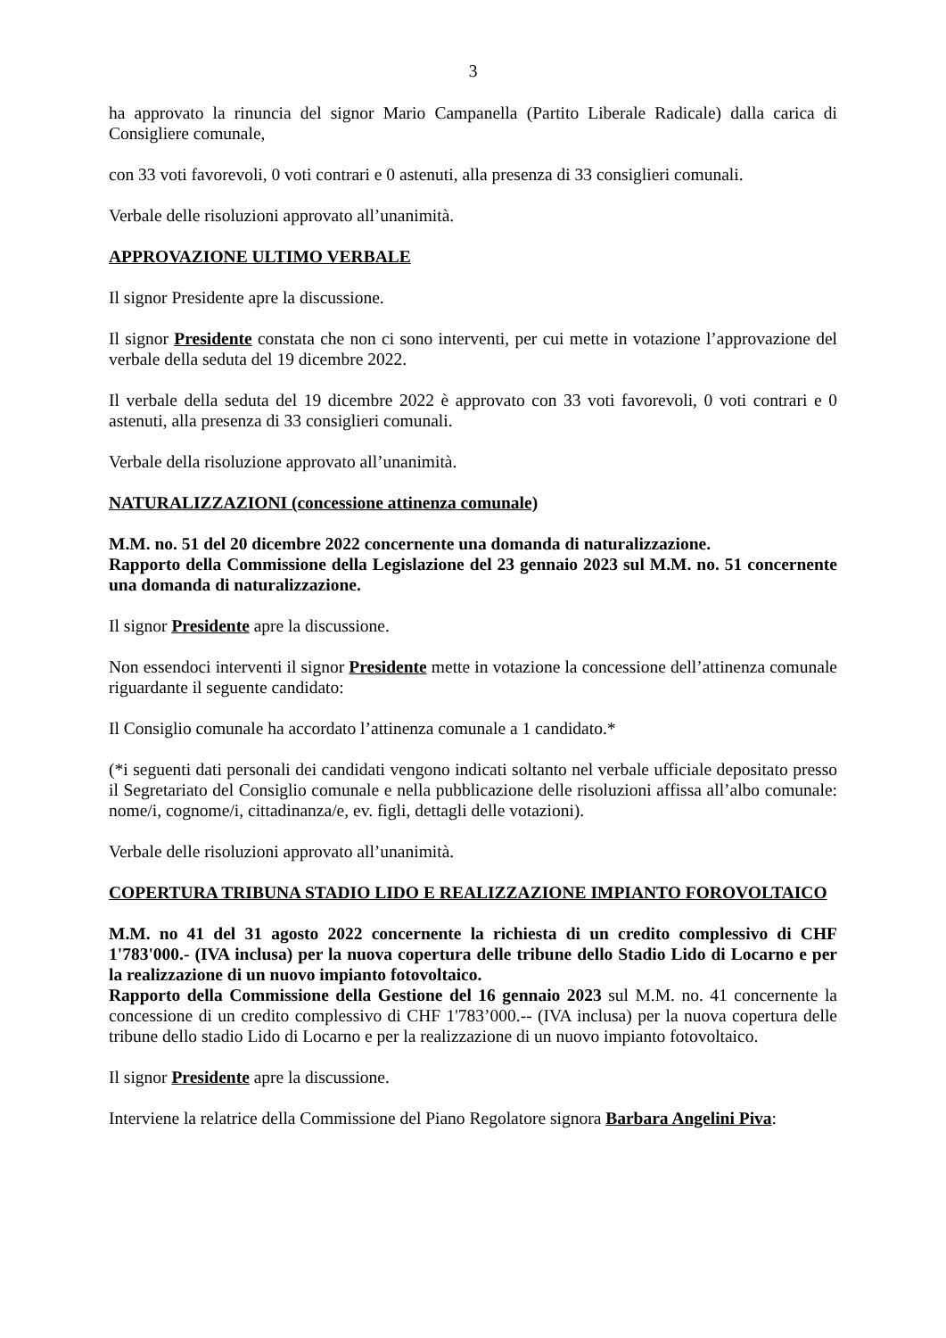3
ha approvato la rinuncia del signor Mario Campanella (Partito Liberale Radicale) dalla carica di Consigliere comunale,
con 33 voti favorevoli, 0 voti contrari e 0 astenuti, alla presenza di 33 consiglieri comunali.
Verbale delle risoluzioni approvato all’unanimità.
APPROVAZIONE ULTIMO VERBALE
Il signor Presidente apre la discussione.
Il signor Presidente constata che non ci sono interventi, per cui mette in votazione l’approvazione del verbale della seduta del 19 dicembre 2022.
Il verbale della seduta del 19 dicembre 2022 è approvato con 33 voti favorevoli, 0 voti contrari e 0 astenuti, alla presenza di 33 consiglieri comunali.
Verbale della risoluzione approvato all’unanimità.
NATURALIZZAZIONI (concessione attinenza comunale)
M.M. no. 51 del 20 dicembre 2022 concernente una domanda di naturalizzazione.
Rapporto della Commissione della Legislazione del 23 gennaio 2023 sul M.M. no. 51 concernente una domanda di naturalizzazione.
Il signor Presidente apre la discussione.
Non essendoci interventi il signor Presidente mette in votazione la concessione dell’attinenza comunale riguardante il seguente candidato:
Il Consiglio comunale ha accordato l’attinenza comunale a 1 candidato.*
(*i seguenti dati personali dei candidati vengono indicati soltanto nel verbale ufficiale depositato presso il Segretariato del Consiglio comunale e nella pubblicazione delle risoluzioni affissa all’albo comunale: nome/i, cognome/i, cittadinanza/e, ev. figli, dettagli delle votazioni).
Verbale delle risoluzioni approvato all’unanimità.
COPERTURA TRIBUNA STADIO LIDO E REALIZZAZIONE IMPIANTO FOROVOLTAICO
M.M. no 41 del 31 agosto 2022 concernente la richiesta di un credito complessivo di CHF 1'783'000.- (IVA inclusa) per la nuova copertura delle tribune dello Stadio Lido di Locarno e per la realizzazione di un nuovo impianto fotovoltaico.
Rapporto della Commissione della Gestione del 16 gennaio 2023 sul M.M. no. 41 concernente la concessione di un credito complessivo di CHF 1'783’000.-- (IVA inclusa) per la nuova copertura delle tribune dello stadio Lido di Locarno e per la realizzazione di un nuovo impianto fotovoltaico.
Il signor Presidente apre la discussione.
Interviene la relatrice della Commissione del Piano Regolatore signora Barbara Angelini Piva: